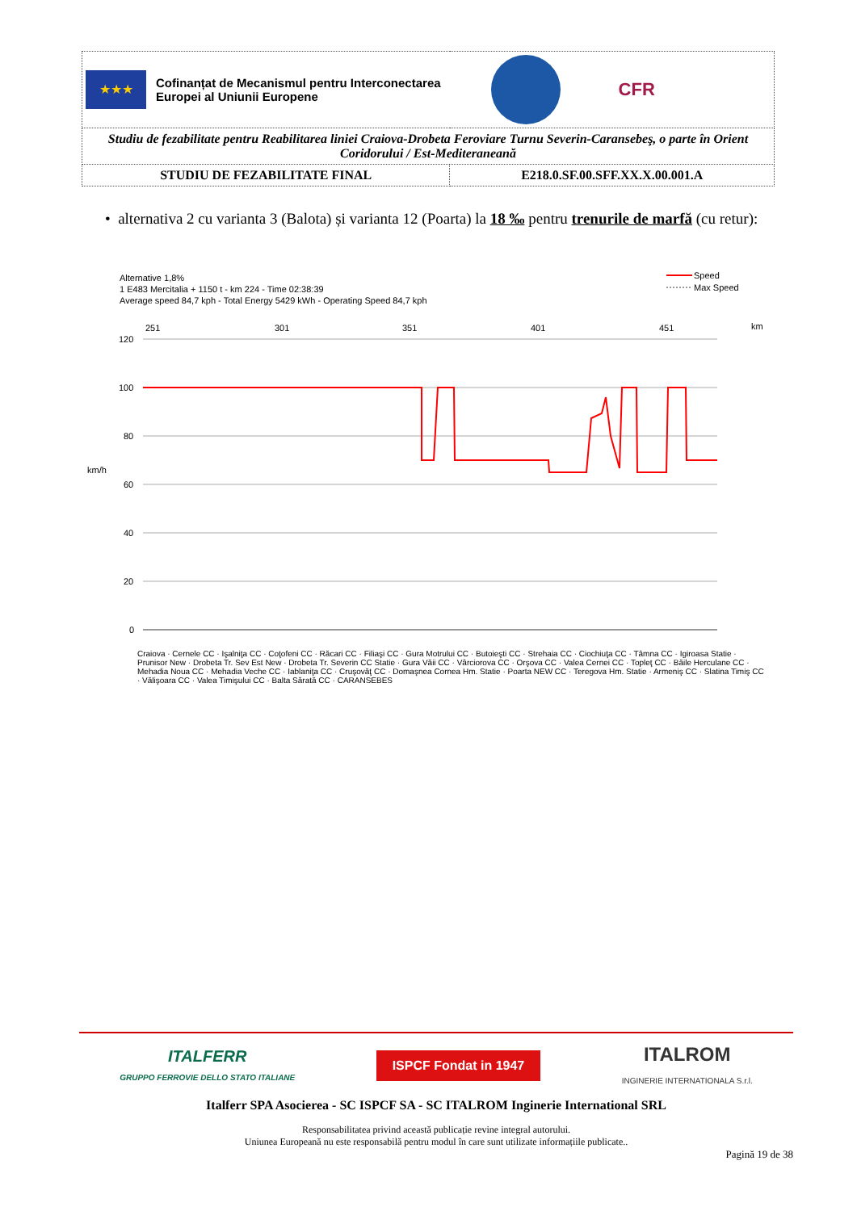| ★★★ Cofinanțat de Mecanismul pentru Interconectarea Europei al Uniunii Europene CFR | |
| Studiu de fezabilitate pentru Reabilitarea liniei Craiova-Drobeta Feroviare Turnu Severin-Caransebeş, o parte în Orient Coridorului / Est-Mediteraneană | |
| STUDIU DE FEZABILITATE FINAL | E218.0.SF.00.SFF.XX.X.00.001.A |
• alternativa 2 cu varianta 3 (Balota) și varianta 12 (Poarta) la 18 ‰ pentru trenurile de marfă (cu retur):
Alternative 1,8%
1 E483 Mercitalia + 1150 t - km 224 - Time 02:38:39
Average speed 84,7 kph - Total Energy 5429 kWh - Operating Speed 84,7 kph
Speed
Max Speed
km
km/h
120
100
80
60
40
20
0
251
301
351
401
451
Craiova · Cernele CC · Işalniţa CC · Coţofeni CC · Răcari CC · Filiaşi CC · Gura Motrului CC · Butoieşti CC · Strehaia CC · Ciochiuţa CC · Tâmna CC · Igiroasa Statie · Prunisor New · Drobeta Tr. Sev Est New · Drobeta Tr. Severin CC Statie · Gura Văii CC · Vârciorova CC · Orşova CC · Valea Cernei CC · Topleţ CC · Băile Herculane CC · Mehadia Noua CC · Mehadia Veche CC · Iablaniţa CC · Cruşovăţ CC · Domaşnea Cornea Hm. Statie · Poarta NEW CC · Teregova Hm. Statie · Armeniş CC · Slatina Timiş CC · Vălişoara CC · Valea Timişului CC · Balta Sărată CC · CARANSEBES
ITALFERR
GRUPPO FERROVIE DELLO STATO ITALIANE
ISPCF Fondat in 1947
ITALROM
INGINERIE INTERNATIONALA S.r.l.
Italferr SPA Asocierea - SC ISPCF SA - SC ITALROM Inginerie International SRL
Responsabilitatea privind această publicație revine integral autorului.
Uniunea Europeană nu este responsabilă pentru modul în care sunt utilizate informațiile publicate..
Pagină 19 de 38